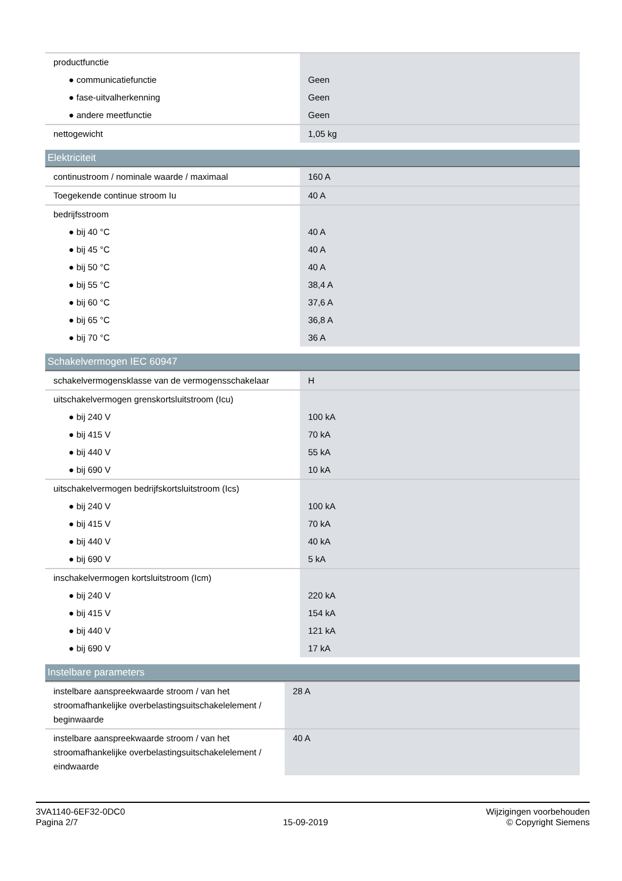| productfunctie | |
| ● communicatiefunctie | Geen |
| ● fase-uitvalherkenning | Geen |
| ● andere meetfunctie | Geen |
| nettogewicht | 1,05 kg |
Elektriciteit
| continustroom / nominale waarde / maximaal | 160 A |
| Toegekende continue stroom Iu | 40 A |
| bedrijfsstroom | |
| ● bij 40 °C | 40 A |
| ● bij 45 °C | 40 A |
| ● bij 50 °C | 40 A |
| ● bij 55 °C | 38,4 A |
| ● bij 60 °C | 37,6 A |
| ● bij 65 °C | 36,8 A |
| ● bij 70 °C | 36 A |
Schakelvermogen IEC 60947
| schakelvermogensklasse van de vermogensschakelaar | H |
| uitschakelvermogen grenskortsluitstroom (Icu) | |
| ● bij 240 V | 100 kA |
| ● bij 415 V | 70 kA |
| ● bij 440 V | 55 kA |
| ● bij 690 V | 10 kA |
| uitschakelvermogen bedrijfskortsluitstroom (Ics) | |
| ● bij 240 V | 100 kA |
| ● bij 415 V | 70 kA |
| ● bij 440 V | 40 kA |
| ● bij 690 V | 5 kA |
| inschakelvermogen kortsluitstroom (Icm) | |
| ● bij 240 V | 220 kA |
| ● bij 415 V | 154 kA |
| ● bij 440 V | 121 kA |
| ● bij 690 V | 17 kA |
Instelbare parameters
| instelbare aanspreekwaarde stroom / van het stroomafhankelijke overbelastingsuitschakelelement / beginwaarde | 28 A |
| instelbare aanspreekwaarde stroom / van het stroomafhankelijke overbelastingsuitschakelelement / eindwaarde | 40 A |
3VA1140-6EF32-0DC0
Pagina 2/7
15-09-2019
Wijzigingen voorbehouden
© Copyright Siemens